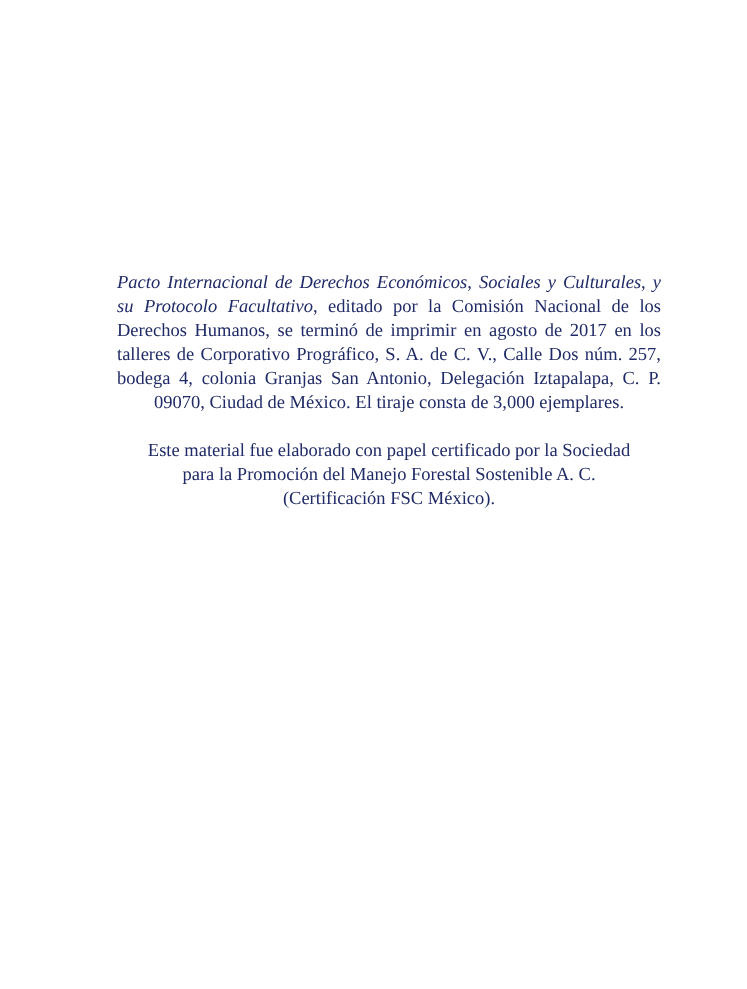Pacto Internacional de Derechos Económicos, Sociales y Culturales, y su Protocolo Facultativo, editado por la Comisión Nacional de los Derechos Humanos, se terminó de imprimir en agosto de 2017 en los talleres de Corporativo Prográfico, S. A. de C. V., Calle Dos núm. 257, bodega 4, colonia Granjas San Antonio, Delegación Iztapalapa, C. P. 09070, Ciudad de México. El tiraje consta de 3,000 ejemplares.
Este material fue elaborado con papel certificado por la Sociedad
para la Promoción del Manejo Forestal Sostenible A. C.
(Certificación FSC México).